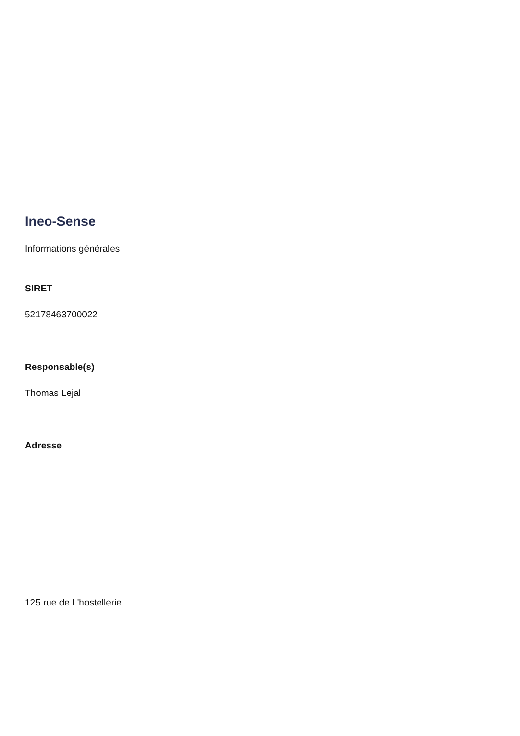Ineo-Sense
Informations générales
SIRET
52178463700022
Responsable(s)
Thomas Lejal
Adresse
125 rue de L'hostellerie